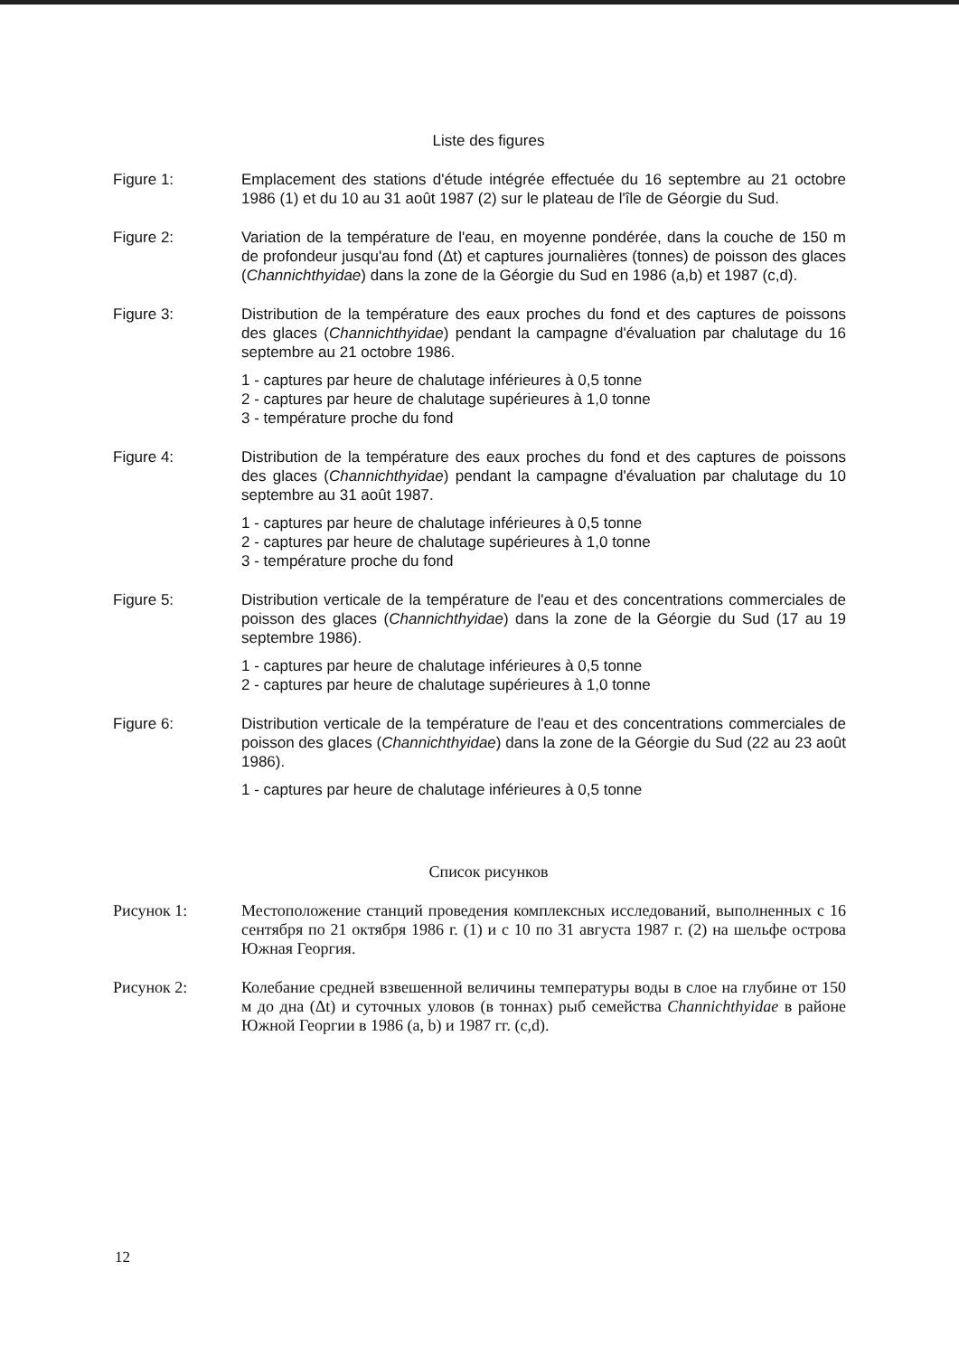Liste des figures
Figure 1: Emplacement des stations d'étude intégrée effectuée du 16 septembre au 21 octobre 1986 (1) et du 10 au 31 août 1987 (2) sur le plateau de l'île de Géorgie du Sud.
Figure 2: Variation de la température de l'eau, en moyenne pondérée, dans la couche de 150 m de profondeur jusqu'au fond (Δt) et captures journalières (tonnes) de poisson des glaces (Channichthyidae) dans la zone de la Géorgie du Sud en 1986 (a,b) et 1987 (c,d).
Figure 3: Distribution de la température des eaux proches du fond et des captures de poissons des glaces (Channichthyidae) pendant la campagne d'évaluation par chalutage du 16 septembre au 21 octobre 1986.
1 - captures par heure de chalutage inférieures à 0,5 tonne
2 - captures par heure de chalutage supérieures à 1,0 tonne
3 - température proche du fond
Figure 4: Distribution de la température des eaux proches du fond et des captures de poissons des glaces (Channichthyidae) pendant la campagne d'évaluation par chalutage du 10 septembre au 31 août 1987.
1 - captures par heure de chalutage inférieures à 0,5 tonne
2 - captures par heure de chalutage supérieures à 1,0 tonne
3 - température proche du fond
Figure 5: Distribution verticale de la température de l'eau et des concentrations commerciales de poisson des glaces (Channichthyidae) dans la zone de la Géorgie du Sud (17 au 19 septembre 1986).
1 - captures par heure de chalutage inférieures à 0,5 tonne
2 - captures par heure de chalutage supérieures à 1,0 tonne
Figure 6: Distribution verticale de la température de l'eau et des concentrations commerciales de poisson des glaces (Channichthyidae) dans la zone de la Géorgie du Sud (22 au 23 août 1986).
1 - captures par heure de chalutage inférieures à 0,5 tonne
Список рисунков
Рисунок 1: Местоположение станций проведения комплексных исследований, выполненных с 16 сентября по 21 октября 1986 г. (1) и с 10 по 31 августа 1987 г. (2) на шельфе острова Южная Георгия.
Рисунок 2: Колебание средней взвешенной величины температуры воды в слое на глубине от 150 м до дна (Δt) и суточных уловов (в тоннах) рыб семейства Channichthyidae в районе Южной Георгии в 1986 (a, b) и 1987 гг. (c,d).
12